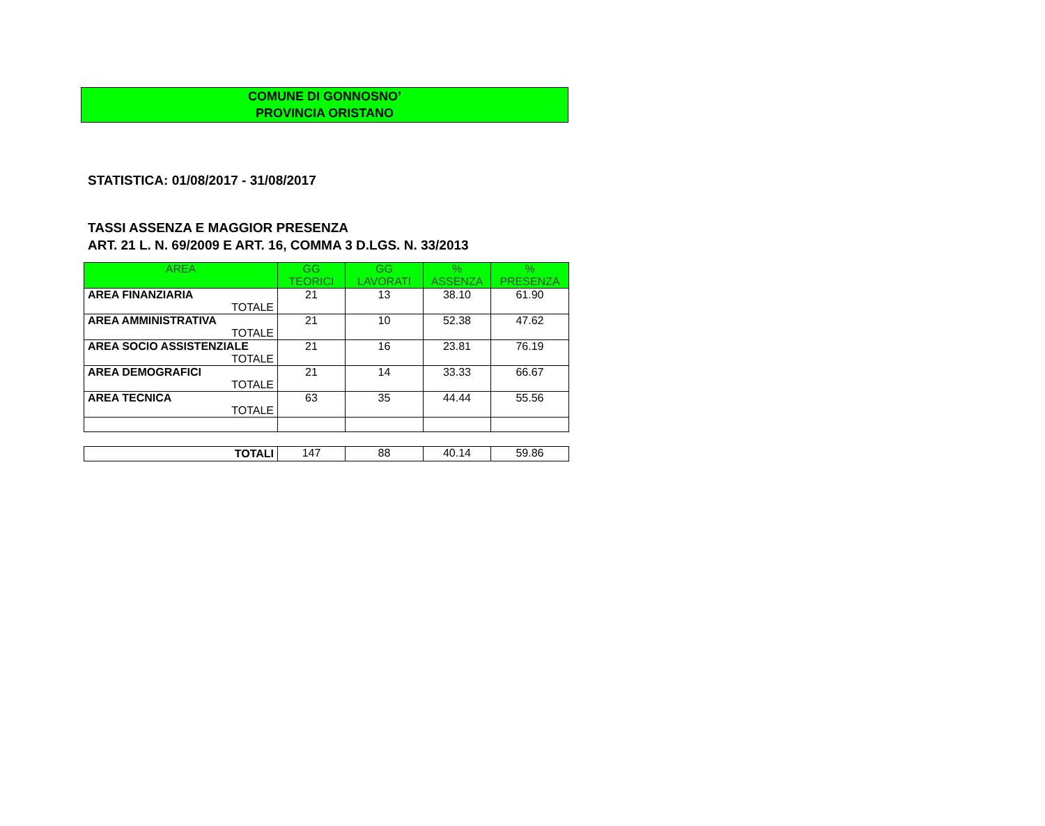COMUNE DI GONNOSNO’
PROVINCIA ORISTANO
STATISTICA: 01/08/2017 - 31/08/2017
TASSI ASSENZA E MAGGIOR PRESENZA
ART. 21 L. N. 69/2009 E ART. 16, COMMA 3 D.LGS. N. 33/2013
| AREA | GG TEORICI | GG LAVORATI | % ASSENZA | % PRESENZA |
| --- | --- | --- | --- | --- |
| AREA FINANZIARIA TOTALE | 21 | 13 | 38.10 | 61.90 |
| AREA AMMINISTRATIVA TOTALE | 21 | 10 | 52.38 | 47.62 |
| AREA SOCIO ASSISTENZIALE TOTALE | 21 | 16 | 23.81 | 76.19 |
| AREA DEMOGRAFICI TOTALE | 21 | 14 | 33.33 | 66.67 |
| AREA TECNICA TOTALE | 63 | 35 | 44.44 | 55.56 |
| TOTALI | 147 | 88 | 40.14 | 59.86 |